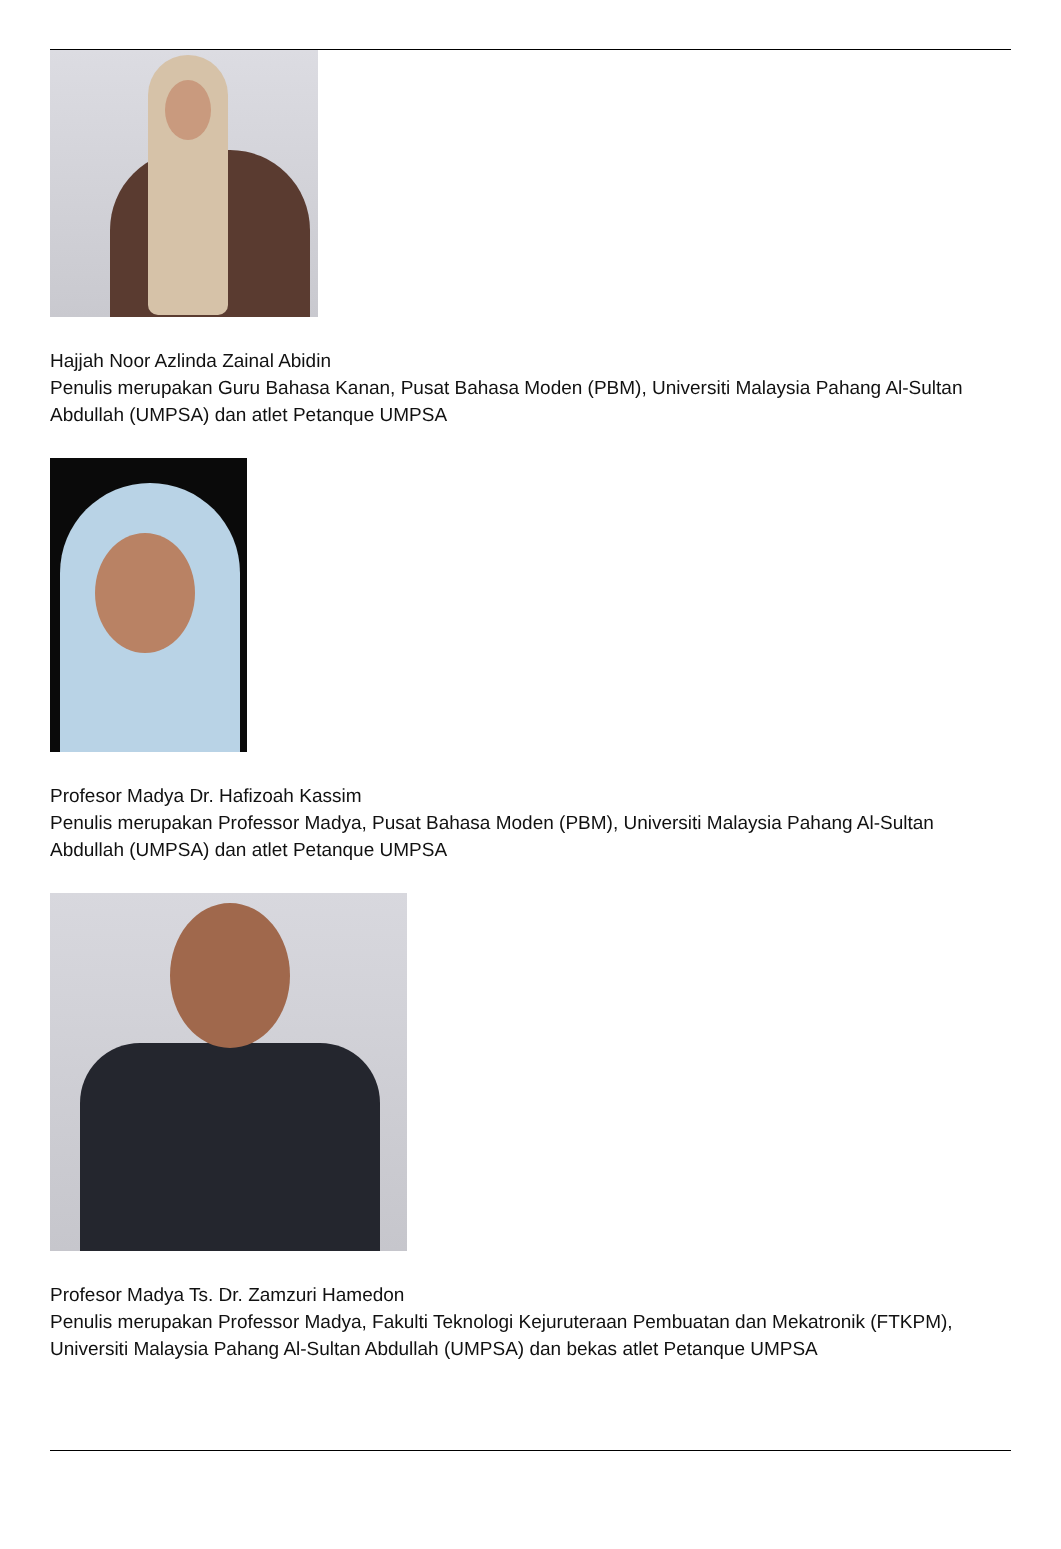Hajjah Noor Azlinda Zainal Abidin
Penulis merupakan Guru Bahasa Kanan, Pusat Bahasa Moden (PBM), Universiti Malaysia Pahang Al-Sultan Abdullah (UMPSA) dan atlet Petanque UMPSA
Profesor Madya Dr. Hafizoah Kassim
Penulis merupakan Professor Madya, Pusat Bahasa Moden (PBM), Universiti Malaysia Pahang Al-Sultan Abdullah (UMPSA) dan atlet Petanque UMPSA
Profesor Madya Ts. Dr. Zamzuri Hamedon
Penulis merupakan Professor Madya, Fakulti Teknologi Kejuruteraan Pembuatan dan Mekatronik (FTKPM), Universiti Malaysia Pahang Al-Sultan Abdullah (UMPSA) dan bekas atlet Petanque UMPSA